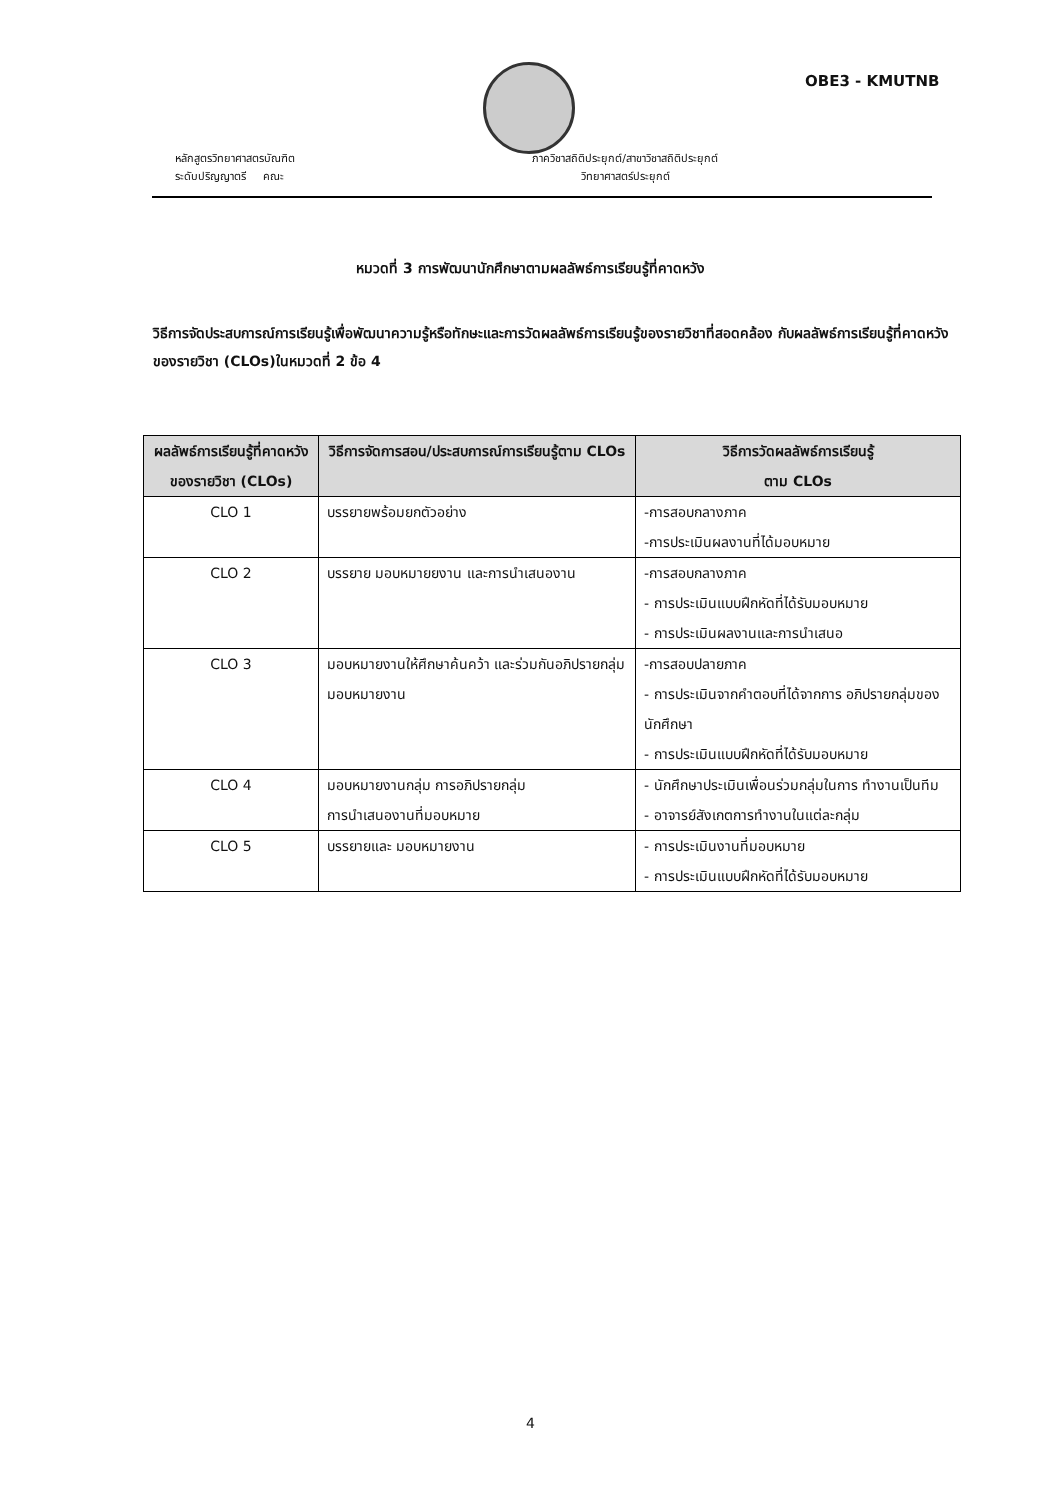OBE3 - KMUTNB
หลักสูตรวิทยาศาสตรบัณฑิต
ระดับปริญญาตรี คณะ
ภาควิชาสถิติประยุกต์/สาขาวิชาสถิติประยุกต์
วิทยาศาสตร์ประยุกต์
หมวดที่ 3 การพัฒนานักศึกษาตามผลลัพธ์การเรียนรู้ที่คาดหวัง
วิธีการจัดประสบการณ์การเรียนรู้เพื่อพัฒนาความรู้หรือทักษะและการวัดผลลัพธ์การเรียนรู้ของรายวิชาที่สอดคล้อง กับผลลัพธ์การเรียนรู้ที่คาดหวังของรายวิชา (CLOs)ในหมวดที่ 2 ข้อ 4
| ผลลัพธ์การเรียนรู้ที่คาดหวังของรายวิชา (CLOs) | วิธีการจัดการสอน/ประสบการณ์การเรียนรู้ตาม CLOs | วิธีการวัดผลลัพธ์การเรียนรู้ ตาม CLOs |
| --- | --- | --- |
| CLO 1 | บรรยายพร้อมยกตัวอย่าง | -การสอบกลางภาค -การประเมินผลงานที่ได้มอบหมาย |
| CLO 2 | บรรยาย มอบหมายยงาน และการนำเสนองาน | -การสอบกลางภาค - การประเมินแบบฝึกหัดที่ได้รับมอบหมาย - การประเมินผลงานและการนำเสนอ |
| CLO 3 | มอบหมายงานให้ศึกษาค้นคว้า และร่วมกันอภิปรายกลุ่ม มอบหมายงาน | -การสอบปลายภาค - การประเมินจากคำตอบที่ได้จากการ อภิปรายกลุ่มของนักศึกษา - การประเมินแบบฝึกหัดที่ได้รับมอบหมาย |
| CLO 4 | มอบหมายงานกลุ่ม การอภิปรายกลุ่ม การนำเสนองานที่มอบหมาย | - นักศึกษาประเมินเพื่อนร่วมกลุ่มในการ ทำงานเป็นทีม - อาจารย์สังเกตการทำงานในแต่ละกลุ่ม |
| CLO 5 | บรรยายและ มอบหมายงาน | - การประเมินงานที่มอบหมาย - การประเมินแบบฝึกหัดที่ได้รับมอบหมาย |
4